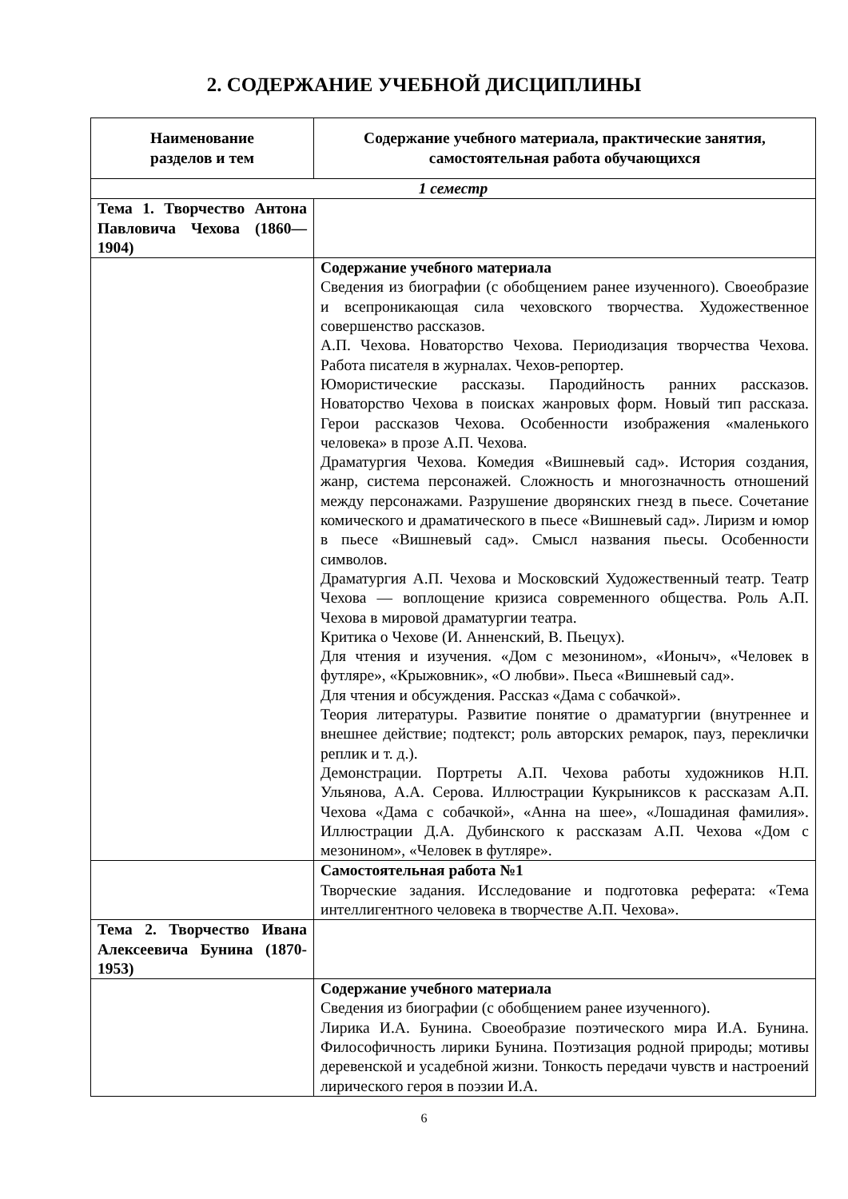2. СОДЕРЖАНИЕ УЧЕБНОЙ ДИСЦИПЛИНЫ
| Наименование разделов и тем | Содержание учебного материала, практические занятия, самостоятельная работа обучающихся |
| --- | --- |
| 1 семестр | |
| Тема 1. Творчество Антона Павловича Чехова (1860—1904) | |
| | Содержание учебного материала Сведения из биографии (с обобщением ранее изученного). Своеобразие и всепроникающая сила чеховского творчества. Художественное совершенство рассказов. А.П. Чехова. Новаторство Чехова. Периодизация творчества Чехова. Работа писателя в журналах. Чехов-репортер. Юмористические рассказы. Пародийность ранних рассказов. Новаторство Чехова в поисках жанровых форм. Новый тип рассказа. Герои рассказов Чехова. Особенности изображения «маленького человека» в прозе А.П. Чехова. Драматургия Чехова. Комедия «Вишневый сад». История создания, жанр, система персонажей. Сложность и многозначность отношений между персонажами. Разрушение дворянских гнезд в пьесе. Сочетание комического и драматического в пьесе «Вишневый сад». Лиризм и юмор в пьесе «Вишневый сад». Смысл названия пьесы. Особенности символов. Драматургия А.П. Чехова и Московский Художественный театр. Театр Чехова — воплощение кризиса современного общества. Роль А.П. Чехова в мировой драматургии театра. Критика о Чехове (И. Анненский, В. Пьецух). Для чтения и изучения. «Дом с мезонином», «Ионыч», «Человек в футляре», «Крыжовник», «О любви». Пьеса «Вишневый сад». Для чтения и обсуждения. Рассказ «Дама с собачкой». Теория литературы. Развитие понятие о драматургии (внутреннее и внешнее действие; подтекст; роль авторских ремарок, пауз, переклички реплик и т. д.). Демонстрации. Портреты А.П. Чехова работы художников Н.П. Ульянова, А.А. Серова. Иллюстрации Кукрыниксов к рассказам А.П. Чехова «Дама с собачкой», «Анна на шее», «Лошадиная фамилия». Иллюстрации Д.А. Дубинского к рассказам А.П. Чехова «Дом с мезонином», «Человек в футляре». |
| | Самостоятельная работа №1 Творческие задания. Исследование и подготовка реферата: «Тема интеллигентного человека в творчестве А.П. Чехова». |
| Тема 2. Творчество Ивана Алексеевича Бунина (1870-1953) | |
| | Содержание учебного материала Сведения из биографии (с обобщением ранее изученного). Лирика И.А. Бунина. Своеобразие поэтического мира И.А. Бунина. Философичность лирики Бунина. Поэтизация родной природы; мотивы деревенской и усадебной жизни. Тонкость передачи чувств и настроений лирического героя в поэзии И.А. |
6